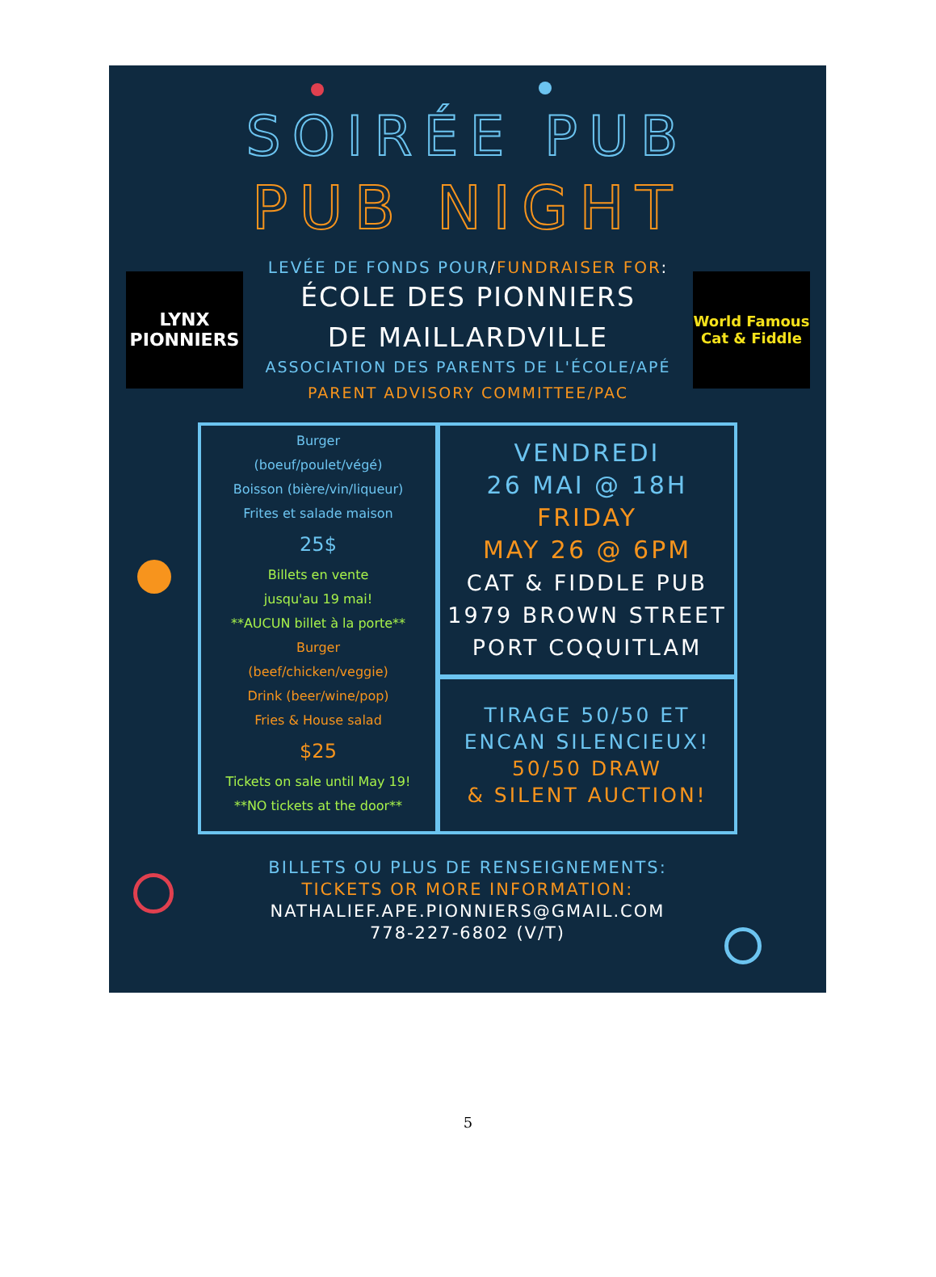SOIRÉE PUB
PUB NIGHT
LYNX
PIONNIERS
LEVÉE DE FONDS POUR/FUNDRAISER FOR:
ÉCOLE DES PIONNIERS
DE MAILLARDVILLE
ASSOCIATION DES PARENTS DE L'ÉCOLE/APÉ
PARENT ADVISORY COMMITTEE/PAC
World Famous
Cat & Fiddle
Burger
(boeuf/poulet/végé)
Boisson (bière/vin/liqueur)
Frites et salade maison
25$
Billets en vente
jusqu'au 19 mai!
**AUCUN billet à la porte**
Burger
(beef/chicken/veggie)
Drink (beer/wine/pop)
Fries & House salad
$25
Tickets on sale until May 19!
**NO tickets at the door**
VENDREDI
26 MAI @ 18H
FRIDAY
MAY 26 @ 6PM
CAT & FIDDLE PUB
1979 BROWN STREET
PORT COQUITLAM
TIRAGE 50/50 ET
ENCAN SILENCIEUX!
50/50 DRAW
& SILENT AUCTION!
BILLETS OU PLUS DE RENSEIGNEMENTS:
TICKETS OR MORE INFORMATION:
NATHALIEF.APE.PIONNIERS@GMAIL.COM
778-227-6802 (V/T)
5